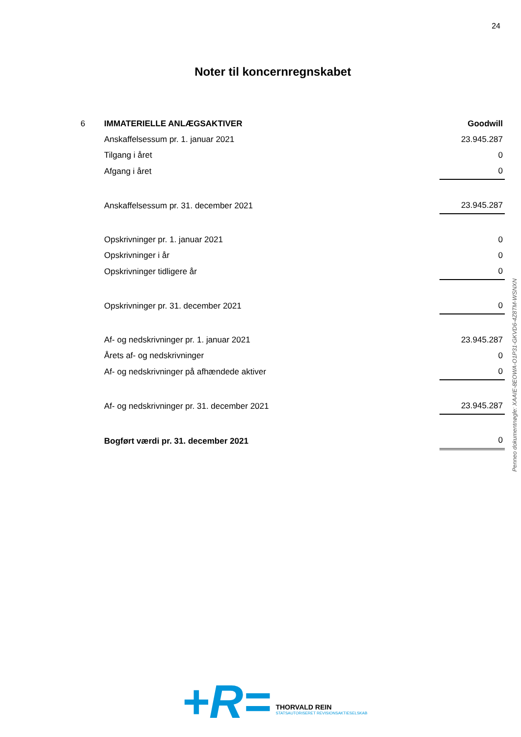24
Noter til koncernregnskabet
| 6 | IMMATERIELLE ANLÆGSAKTIVER | Goodwill |
| | Anskaffelsessum pr. 1. januar 2021 | 23.945.287 |
| | Tilgang i året | 0 |
| | Afgang i året | 0 |
| | Anskaffelsessum pr. 31. december 2021 | 23.945.287 |
| | Opskrivninger pr. 1. januar 2021 | 0 |
| | Opskrivninger i år | 0 |
| | Opskrivninger tidligere år | 0 |
| | Opskrivninger pr. 31. december 2021 | 0 |
| | Af- og nedskrivninger pr. 1. januar 2021 | 23.945.287 |
| | Årets af- og nedskrivninger | 0 |
| | Af- og nedskrivninger på afhændede aktiver | 0 |
| | Af- og nedskrivninger pr. 31. december 2021 | 23.945.287 |
| | Bogført værdi pr. 31. december 2021 | 0 |
Penneo dokumentnøgle: XAAIE-8EOWA-O1P31-GKVD6-4Z8TM-WSNXN
+R=
THORVALD REIN
STATSAUTORISERET REVISIONSAKTIESELSKAB